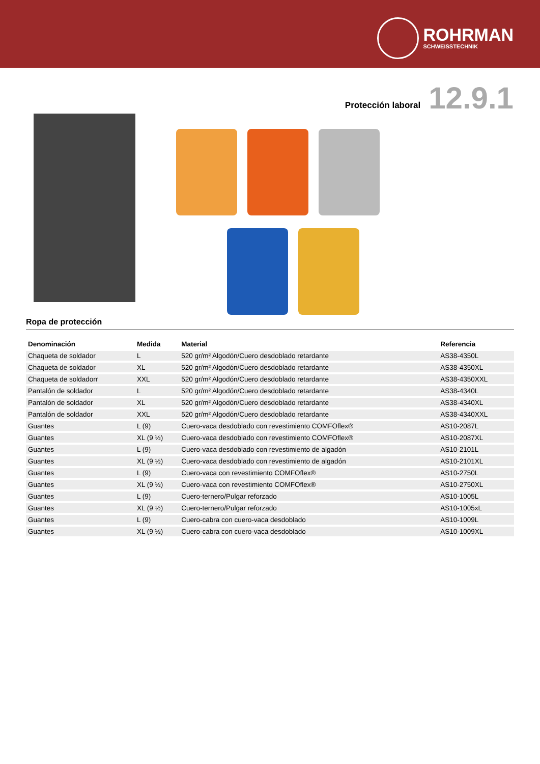ROHRMAN
SCHWEISSTECHNIK
Protección laboral 12.9.1
Ropa de protección
| Denominación | Medida | Material | Referencia |
| --- | --- | --- | --- |
| Chaqueta de soldador | L | 520 gr/m² Algodón/Cuero desdoblado retardante | AS38-4350L |
| Chaqueta de soldador | XL | 520 gr/m² Algodón/Cuero desdoblado retardante | AS38-4350XL |
| Chaqueta de soldadorr | XXL | 520 gr/m² Algodón/Cuero desdoblado retardante | AS38-4350XXL |
| Pantalón de soldador | L | 520 gr/m² Algodón/Cuero desdoblado retardante | AS38-4340L |
| Pantalón de soldador | XL | 520 gr/m² Algodón/Cuero desdoblado retardante | AS38-4340XL |
| Pantalón de soldador | XXL | 520 gr/m² Algodón/Cuero desdoblado retardante | AS38-4340XXL |
| Guantes | L (9) | Cuero-vaca desdoblado con revestimiento COMFOflex® | AS10-2087L |
| Guantes | XL (9 ½) | Cuero-vaca desdoblado con revestimiento COMFOflex® | AS10-2087XL |
| Guantes | L (9) | Cuero-vaca desdoblado con revestimiento de algadón | AS10-2101L |
| Guantes | XL (9 ½) | Cuero-vaca desdoblado con revestimiento de algadón | AS10-2101XL |
| Guantes | L (9) | Cuero-vaca con revestimiento COMFOflex® | AS10-2750L |
| Guantes | XL (9 ½) | Cuero-vaca con revestimiento COMFOflex® | AS10-2750XL |
| Guantes | L (9) | Cuero-ternero/Pulgar reforzado | AS10-1005L |
| Guantes | XL (9 ½) | Cuero-ternero/Pulgar reforzado | AS10-1005xL |
| Guantes | L (9) | Cuero-cabra con cuero-vaca desdoblado | AS10-1009L |
| Guantes | XL (9 ½) | Cuero-cabra con cuero-vaca desdoblado | AS10-1009XL |